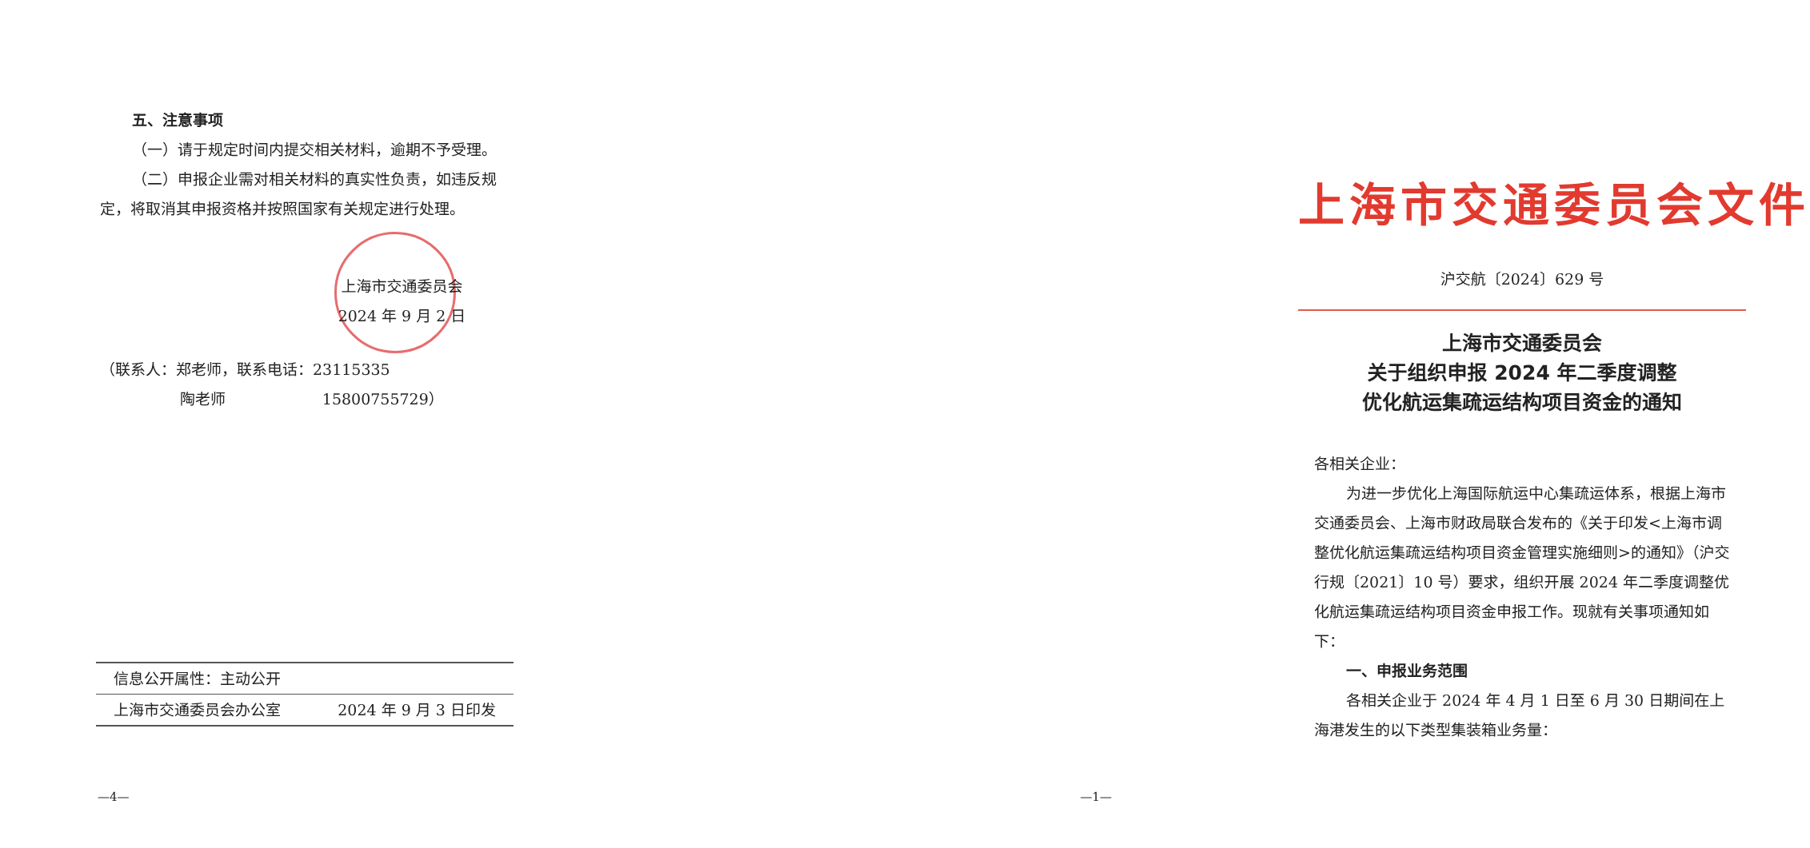五、注意事项
（一）请于规定时间内提交相关材料，逾期不予受理。
（二）申报企业需对相关材料的真实性负责，如违反规定，将取消其申报资格并按照国家有关规定进行处理。
上海市交通委员会
2024 年 9 月 2 日
（联系人：郑老师，联系电话：23115335
陶老师 15800755729）
信息公开属性：主动公开
上海市交通委员会办公室 2024 年 9 月 3 日印发
—4—
上海市交通委员会文件
沪交航〔2024〕629 号
上海市交通委员会
关于组织申报 2024 年二季度调整
优化航运集疏运结构项目资金的通知
各相关企业：
为进一步优化上海国际航运中心集疏运体系，根据上海市交通委员会、上海市财政局联合发布的《关于印发<上海市调整优化航运集疏运结构项目资金管理实施细则>的通知》（沪交行规〔2021〕10 号）要求，组织开展 2024 年二季度调整优化航运集疏运结构项目资金申报工作。现就有关事项通知如下：
一、申报业务范围
各相关企业于 2024 年 4 月 1 日至 6 月 30 日期间在上海港发生的以下类型集装箱业务量：
—1—